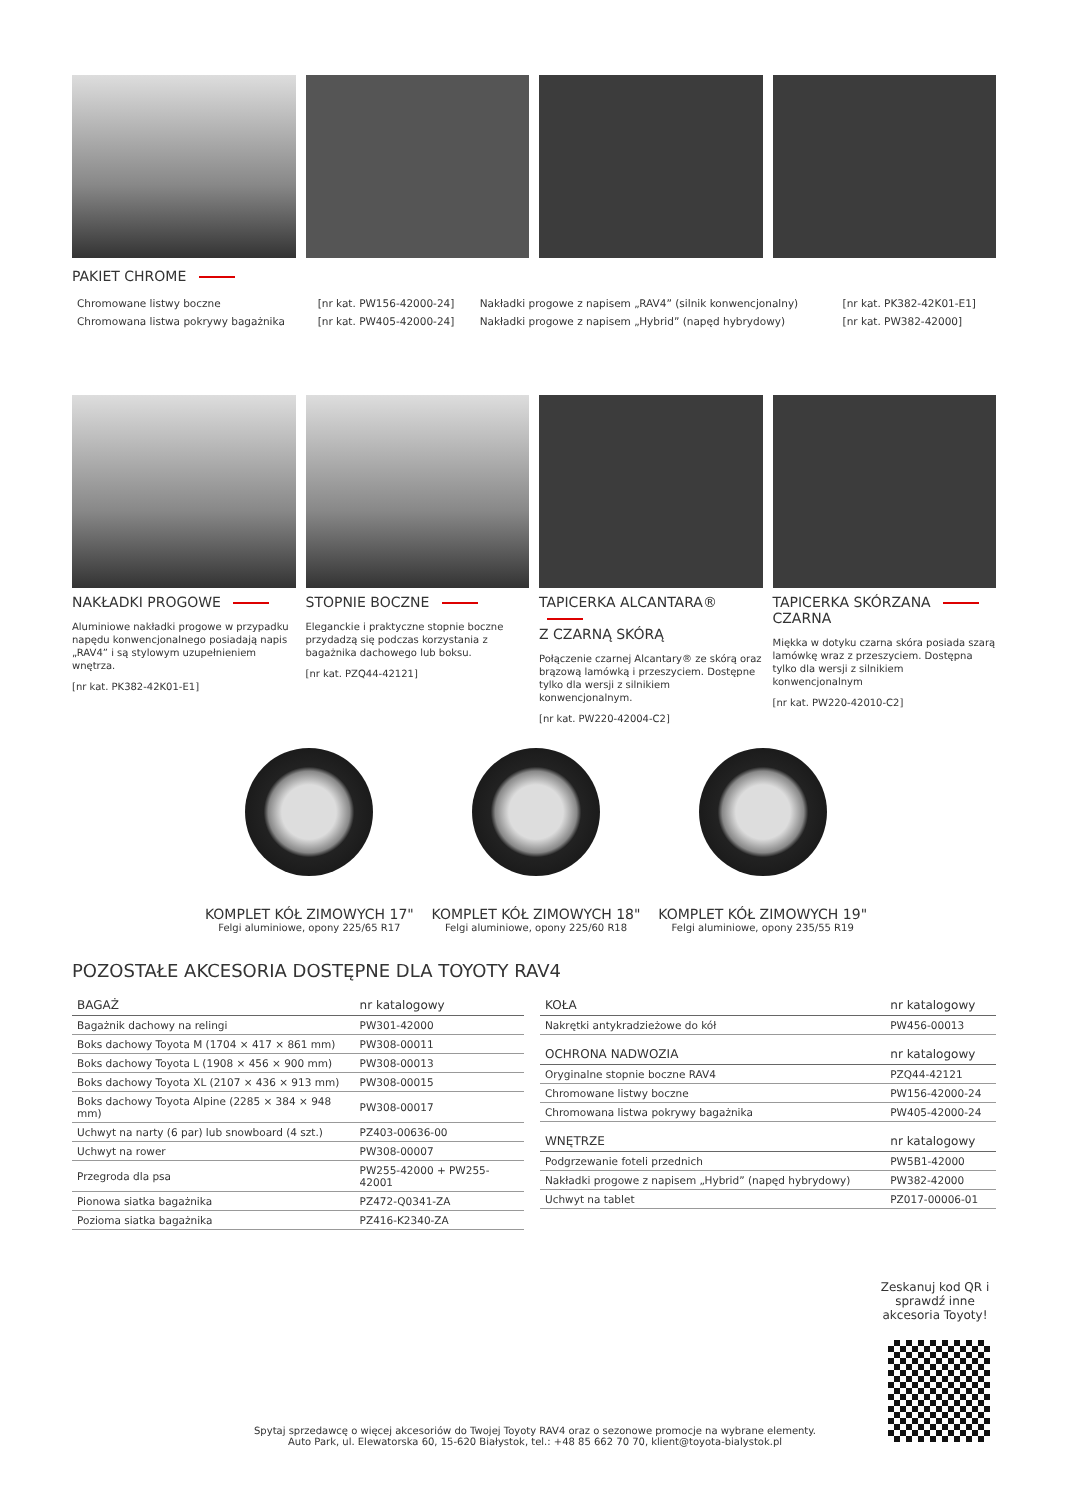PAKIET CHROME
| Chromowane listwy boczne | [nr kat. PW156-42000-24] | Nakładki progowe z napisem „RAV4” (silnik konwencjonalny) | [nr kat. PK382-42K01-E1] |
| Chromowana listwa pokrywy bagażnika | [nr kat. PW405-42000-24] | Nakładki progowe z napisem „Hybrid” (napęd hybrydowy) | [nr kat. PW382-42000] |
NAKŁADKI PROGOWE
Aluminiowe nakładki progowe w przypadku napędu konwencjonalnego posiadają napis „RAV4” i są stylowym uzupełnieniem wnętrza.
[nr kat. PK382-42K01-E1]
STOPNIE BOCZNE
Eleganckie i praktyczne stopnie boczne przydadzą się podczas korzystania z bagażnika dachowego lub boksu.
[nr kat. PZQ44-42121]
TAPICERKA ALCANTARA®
Z CZARNĄ SKÓRĄ
Połączenie czarnej Alcantary® ze skórą oraz brązową lamówką i przeszyciem. Dostępne tylko dla wersji z silnikiem konwencjonalnym.
[nr kat. PW220-42004-C2]
TAPICERKA SKÓRZANA
CZARNA
Miękka w dotyku czarna skóra posiada szarą lamówkę wraz z przeszyciem. Dostępna tylko dla wersji z silnikiem konwencjonalnym
[nr kat. PW220-42010-C2]
KOMPLET KÓŁ ZIMOWYCH 17"
Felgi aluminiowe, opony 225/65 R17
KOMPLET KÓŁ ZIMOWYCH 18"
Felgi aluminiowe, opony 225/60 R18
KOMPLET KÓŁ ZIMOWYCH 19"
Felgi aluminiowe, opony 235/55 R19
POZOSTAŁE AKCESORIA DOSTĘPNE DLA TOYOTY RAV4
| BAGAŻ | nr katalogowy |
| --- | --- |
| Bagażnik dachowy na relingi | PW301-42000 |
| Boks dachowy Toyota M (1704 × 417 × 861 mm) | PW308-00011 |
| Boks dachowy Toyota L (1908 × 456 × 900 mm) | PW308-00013 |
| Boks dachowy Toyota XL (2107 × 436 × 913 mm) | PW308-00015 |
| Boks dachowy Toyota Alpine (2285 × 384 × 948 mm) | PW308-00017 |
| Uchwyt na narty (6 par) lub snowboard (4 szt.) | PZ403-00636-00 |
| Uchwyt na rower | PW308-00007 |
| Przegroda dla psa | PW255-42000 + PW255-42001 |
| Pionowa siatka bagażnika | PZ472-Q0341-ZA |
| Pozioma siatka bagażnika | PZ416-K2340-ZA |
| KOŁA | nr katalogowy |
| --- | --- |
| Nakrętki antykradzieżowe do kół | PW456-00013 |
| OCHRONA NADWOZIA | nr katalogowy |
| Oryginalne stopnie boczne RAV4 | PZQ44-42121 |
| Chromowane listwy boczne | PW156-42000-24 |
| Chromowana listwa pokrywy bagażnika | PW405-42000-24 |
| WNĘTRZE | nr katalogowy |
| Podgrzewanie foteli przednich | PW5B1-42000 |
| Nakładki progowe z napisem „Hybrid” (napęd hybrydowy) | PW382-42000 |
| Uchwyt na tablet | PZ017-00006-01 |
Zeskanuj kod QR i sprawdź inne akcesoria Toyoty!
Spytaj sprzedawcę o więcej akcesoriów do Twojej Toyoty RAV4 oraz o sezonowe promocje na wybrane elementy.
Auto Park, ul. Elewatorska 60, 15-620 Białystok, tel.: +48 85 662 70 70, klient@toyota-bialystok.pl